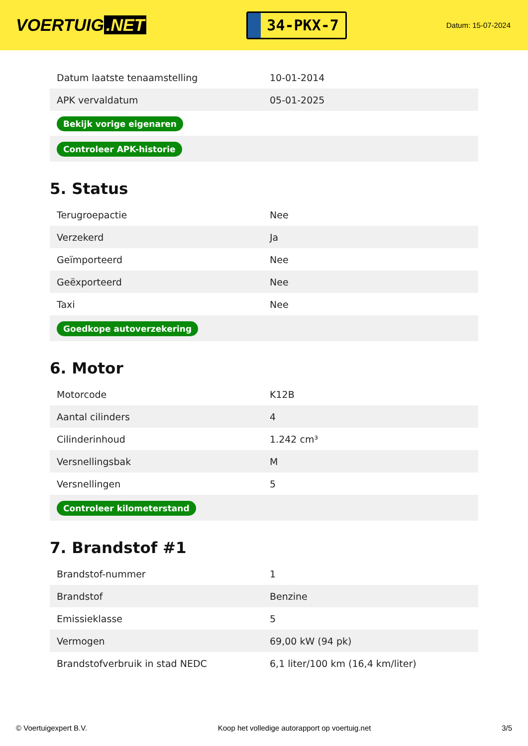VOERTUIG.NET
34-PKX-7
Datum: 15-07-2024
| Datum laatste tenaamstelling | 10-01-2014 |
| APK vervaldatum | 05-01-2025 |
| Bekijk vorige eigenaren | |
| Controleer APK-historie | |
5. Status
| Terugroepactie | Nee |
| Verzekerd | Ja |
| Geïmporteerd | Nee |
| Geëxporteerd | Nee |
| Taxi | Nee |
| Goedkope autoverzekering | |
6. Motor
| Motorcode | K12B |
| Aantal cilinders | 4 |
| Cilinderinhoud | 1.242 cm³ |
| Versnellingsbak | M |
| Versnellingen | 5 |
| Controleer kilometerstand | |
7. Brandstof #1
| Brandstof-nummer | 1 |
| Brandstof | Benzine |
| Emissieklasse | 5 |
| Vermogen | 69,00 kW (94 pk) |
| Brandstofverbruik in stad NEDC | 6,1 liter/100 km (16,4 km/liter) |
© Voertuigexpert B.V. Koop het volledige autorapport op voertuig.net 3/5